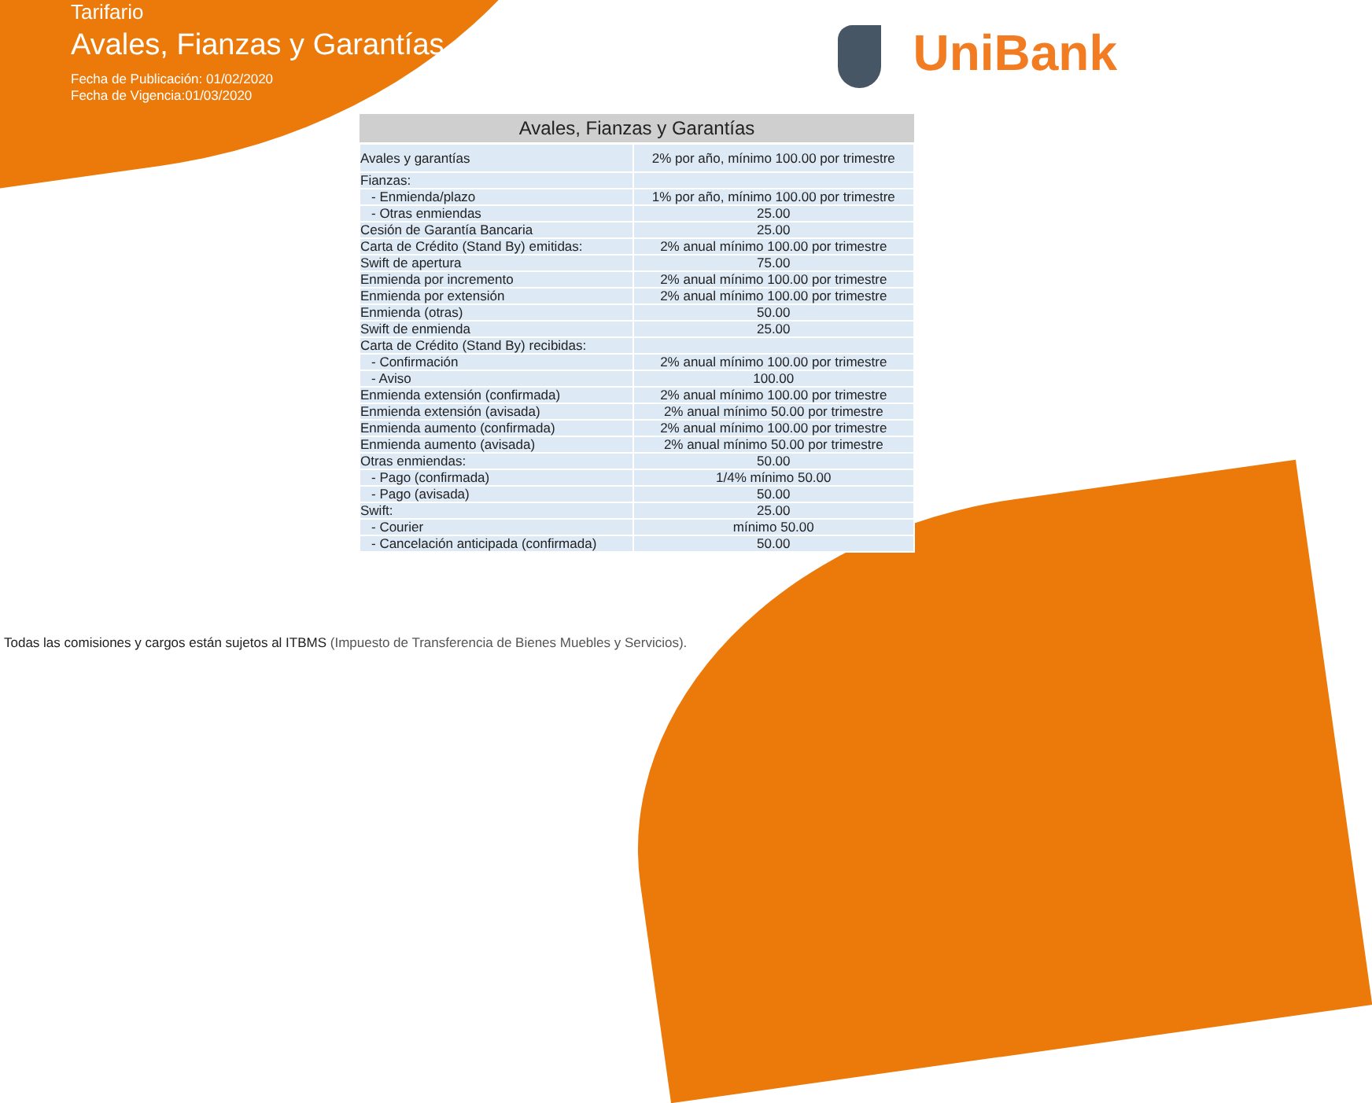Tarifario
Avales, Fianzas y Garantías
Fecha de Publicación: 01/02/2020
Fecha de Vigencia:01/03/2020
UniBank
| Avales, Fianzas y Garantías | |
| --- | --- |
| Avales y garantías | 2% por año, mínimo 100.00 por trimestre |
| Fianzas: | |
| - Enmienda/plazo | 1% por año, mínimo 100.00 por trimestre |
| - Otras enmiendas | 25.00 |
| Cesión de Garantía Bancaria | 25.00 |
| Carta de Crédito (Stand By) emitidas: | 2% anual mínimo 100.00 por trimestre |
| Swift de apertura | 75.00 |
| Enmienda por incremento | 2% anual mínimo 100.00 por trimestre |
| Enmienda por extensión | 2% anual mínimo 100.00 por trimestre |
| Enmienda (otras) | 50.00 |
| Swift de enmienda | 25.00 |
| Carta de Crédito (Stand By) recibidas: | |
| - Confirmación | 2% anual mínimo 100.00 por trimestre |
| - Aviso | 100.00 |
| Enmienda extensión (confirmada) | 2% anual mínimo 100.00 por trimestre |
| Enmienda extensión (avisada) | 2% anual mínimo 50.00 por trimestre |
| Enmienda aumento (confirmada) | 2% anual mínimo 100.00 por trimestre |
| Enmienda aumento (avisada) | 2% anual mínimo 50.00 por trimestre |
| Otras enmiendas: | 50.00 |
| - Pago (confirmada) | 1/4% mínimo 50.00 |
| - Pago (avisada) | 50.00 |
| Swift: | 25.00 |
| - Courier | mínimo 50.00 |
| - Cancelación anticipada (confirmada) | 50.00 |
Todas las comisiones y cargos están sujetos al ITBMS (Impuesto de Transferencia de Bienes Muebles y Servicios).